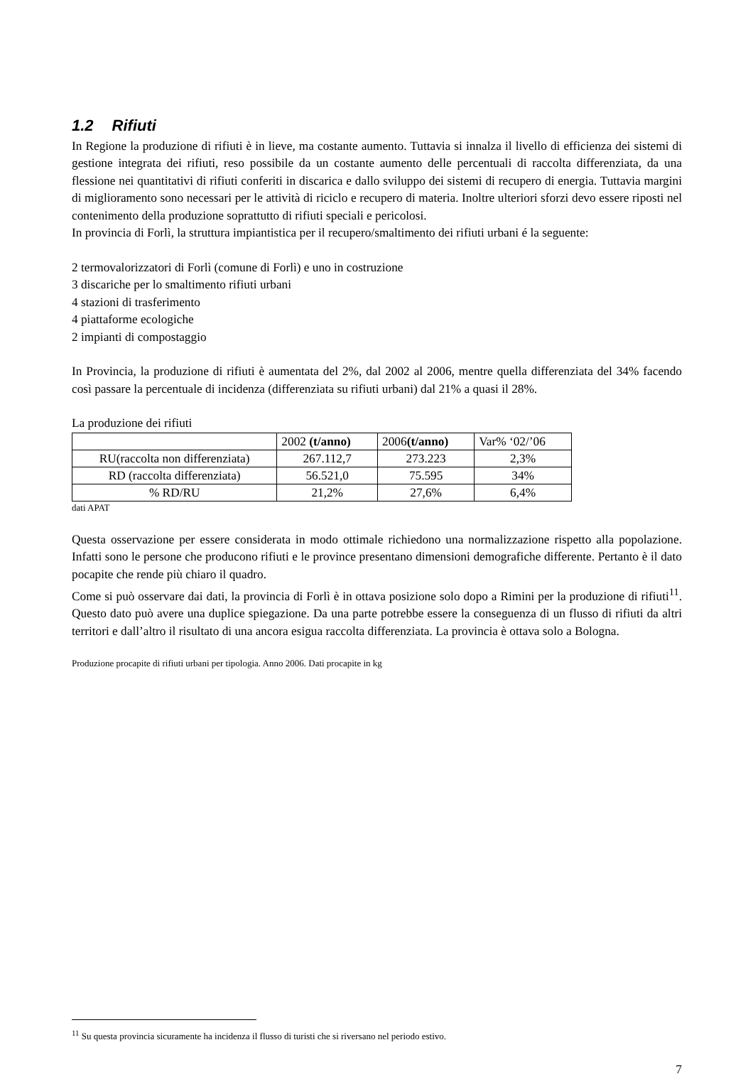1.2 Rifiuti
In Regione la produzione di rifiuti è in lieve, ma costante aumento. Tuttavia si innalza il livello di efficienza dei sistemi di gestione integrata dei rifiuti, reso possibile da un costante aumento delle percentuali di raccolta differenziata, da una flessione nei quantitativi di rifiuti conferiti in discarica e dallo sviluppo dei sistemi di recupero di energia. Tuttavia margini di miglioramento sono necessari per le attività di riciclo e recupero di materia. Inoltre ulteriori sforzi devo essere riposti nel contenimento della produzione soprattutto di rifiuti speciali e pericolosi.
In provincia di Forlì, la struttura impiantistica per il recupero/smaltimento dei rifiuti urbani é la seguente:
2 termovalorizzatori di Forlì (comune di Forlì) e uno in costruzione
3 discariche per lo smaltimento rifiuti urbani
4 stazioni di trasferimento
4 piattaforme ecologiche
2 impianti di compostaggio
In Provincia, la produzione di rifiuti è aumentata del 2%, dal 2002 al 2006, mentre quella differenziata del 34% facendo così passare la percentuale di incidenza (differenziata su rifiuti urbani) dal 21% a quasi il 28%.
La produzione dei rifiuti
| | 2002 (t/anno) | 2006 (t/anno) | Var% ‘02/’06 |
| RU(raccolta non differenziata) | 267.112,7 | 273.223 | 2,3% |
| RD (raccolta differenziata) | 56.521,0 | 75.595 | 34% |
| % RD/RU | 21,2% | 27,6% | 6,4% |
dati APAT
Questa osservazione per essere considerata in modo ottimale richiedono una normalizzazione rispetto alla popolazione. Infatti sono le persone che producono rifiuti e le province presentano dimensioni demografiche differente. Pertanto è il dato pocapite che rende più chiaro il quadro.
Come si può osservare dai dati, la provincia di Forlì è in ottava posizione solo dopo a Rimini per la produzione di rifiuti<sup>11</sup>. Questo dato può avere una duplice spiegazione. Da una parte potrebbe essere la conseguenza di un flusso di rifiuti da altri territori e dall’altro il risultato di una ancora esigua raccolta differenziata. La provincia è ottava solo a Bologna.
Produzione procapite di rifiuti urbani per tipologia. Anno 2006. Dati procapite in kg
<sup>11</sup> Su questa provincia sicuramente ha incidenza il flusso di turisti che si riversano nel periodo estivo.
7